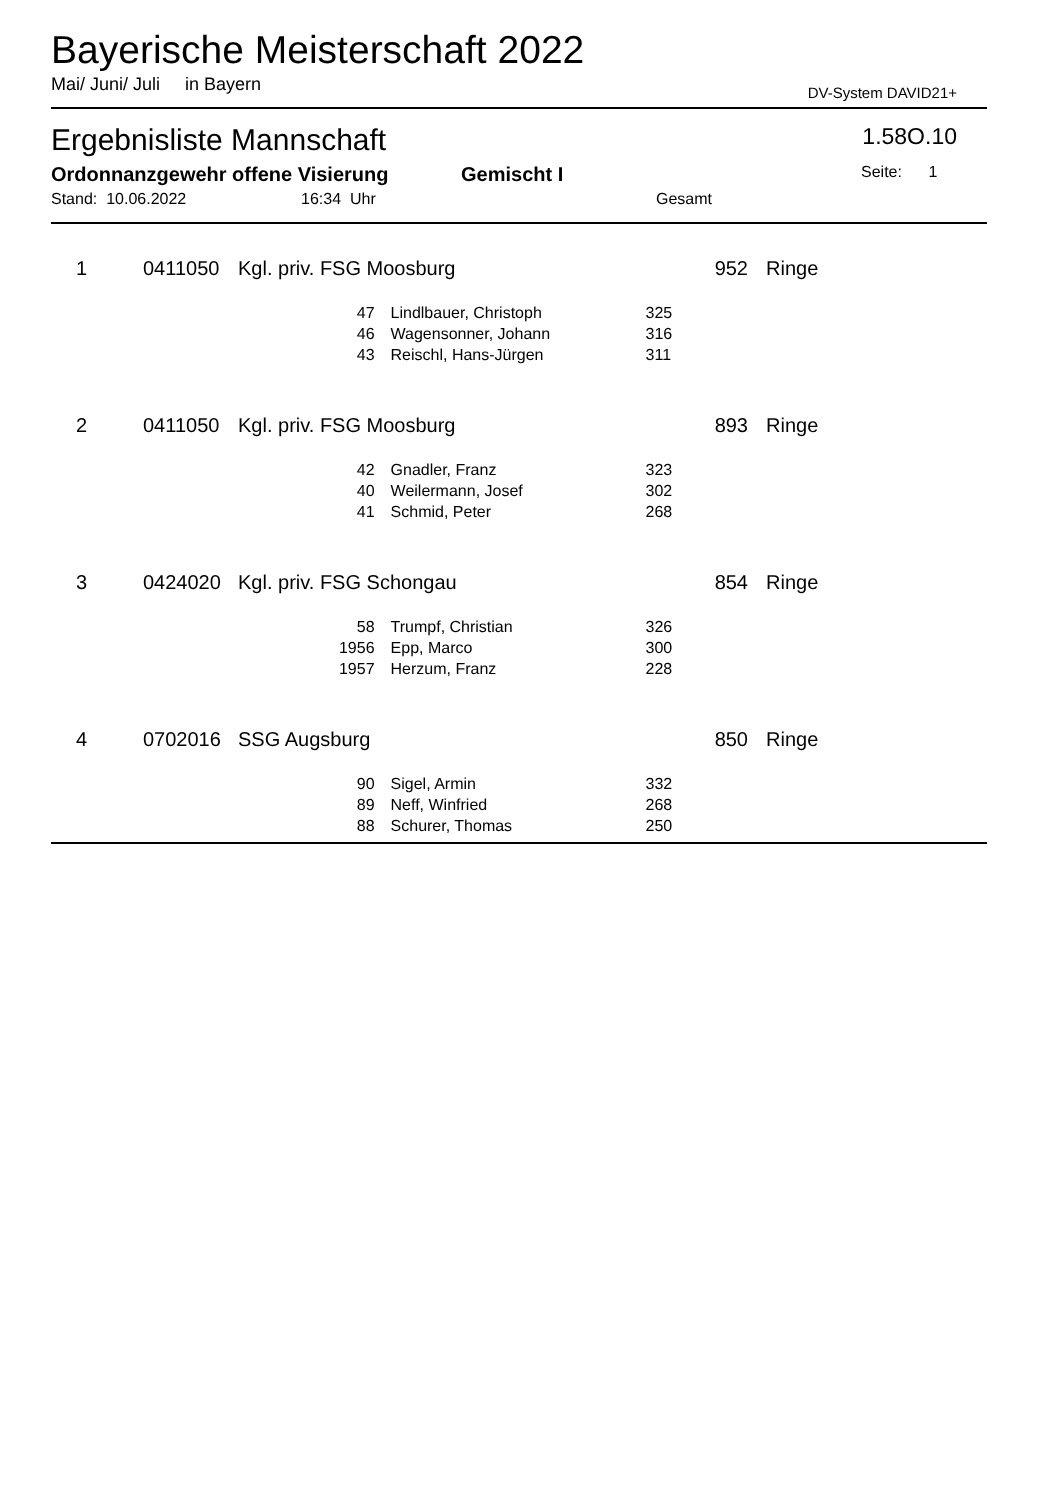Bayerische Meisterschaft 2022
Mai/ Juni/ Juli in Bayern DV-System DAVID21+
Ergebnisliste Mannschaft 1.58O.10
Ordonnanzgewehr offene Visierung Gemischt I Seite: 1
Stand: 10.06.2022 16:34 Uhr Gesamt
| 1 | 0411050 | Kgl. priv. FSG Moosburg | | | 952 | Ringe |
| | 47 | | Lindlbauer, Christoph | 325 | | |
| | 46 | | Wagensonner, Johann | 316 | | |
| | 43 | | Reischl, Hans-Jürgen | 311 | | |
| 2 | 0411050 | Kgl. priv. FSG Moosburg | | | 893 | Ringe |
| | 42 | | Gnadler, Franz | 323 | | |
| | 40 | | Weilermann, Josef | 302 | | |
| | 41 | | Schmid, Peter | 268 | | |
| 3 | 0424020 | Kgl. priv. FSG Schongau | | | 854 | Ringe |
| | 58 | | Trumpf, Christian | 326 | | |
| | 1956 | | Epp, Marco | 300 | | |
| | 1957 | | Herzum, Franz | 228 | | |
| 4 | 0702016 | SSG Augsburg | | | 850 | Ringe |
| | 90 | | Sigel, Armin | 332 | | |
| | 89 | | Neff, Winfried | 268 | | |
| | 88 | | Schurer, Thomas | 250 | | |